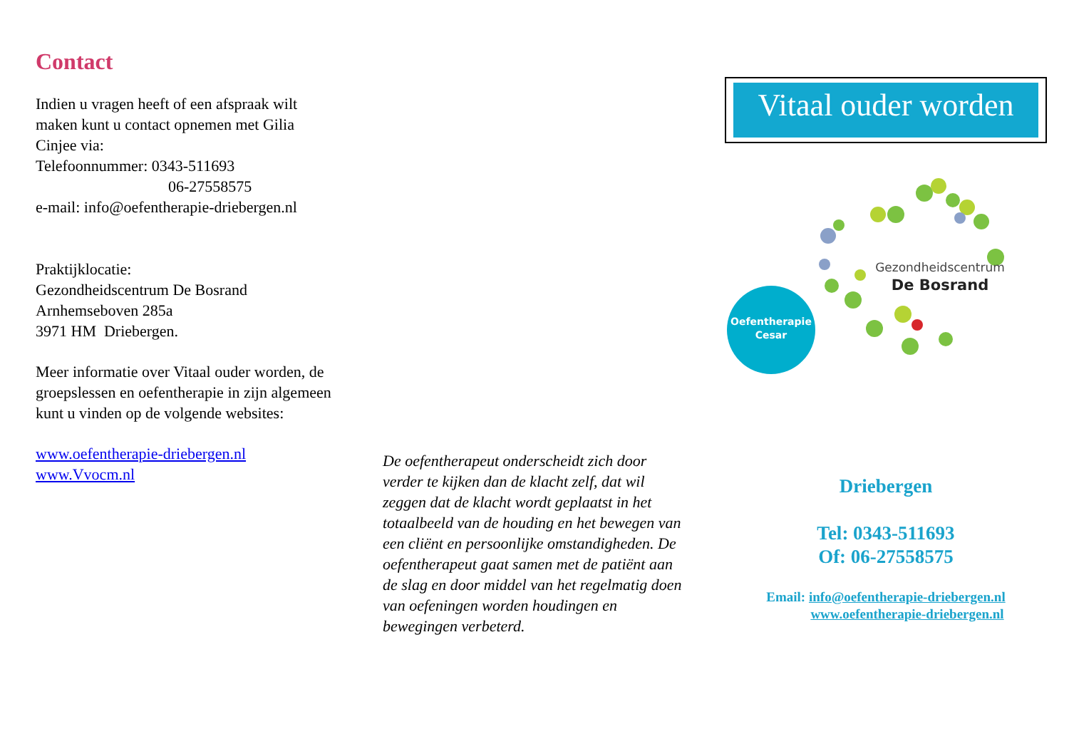Contact
Indien u vragen heeft of een afspraak wilt maken kunt u contact opnemen met Gilia Cinjee via:
Telefoonnummer: 0343-511693
06-27558575
e-mail: info@oefentherapie-driebergen.nl
Praktijklocatie:
Gezondheidscentrum De Bosrand
Arnhemseboven 285a
3971 HM Driebergen.
Meer informatie over Vitaal ouder worden, de groepslessen en oefentherapie in zijn algemeen kunt u vinden op de volgende websites:
www.oefentherapie-driebergen.nl
www.Vvocm.nl
De oefentherapeut onderscheidt zich door verder te kijken dan de klacht zelf, dat wil zeggen dat de klacht wordt geplaatst in het totaalbeeld van de houding en het bewegen van een cliënt en persoonlijke omstandigheden. De oefentherapeut gaat samen met de patiënt aan de slag en door middel van het regelmatig doen van oefeningen worden houdingen en bewegingen verbeterd.
Vitaal ouder worden
Oefentherapie
Cesar
Gezondheidscentrum
De Bosrand
Driebergen
Tel: 0343-511693
Of: 06-27558575
Email: info@oefentherapie-driebergen.nl
www.oefentherapie-driebergen.nl